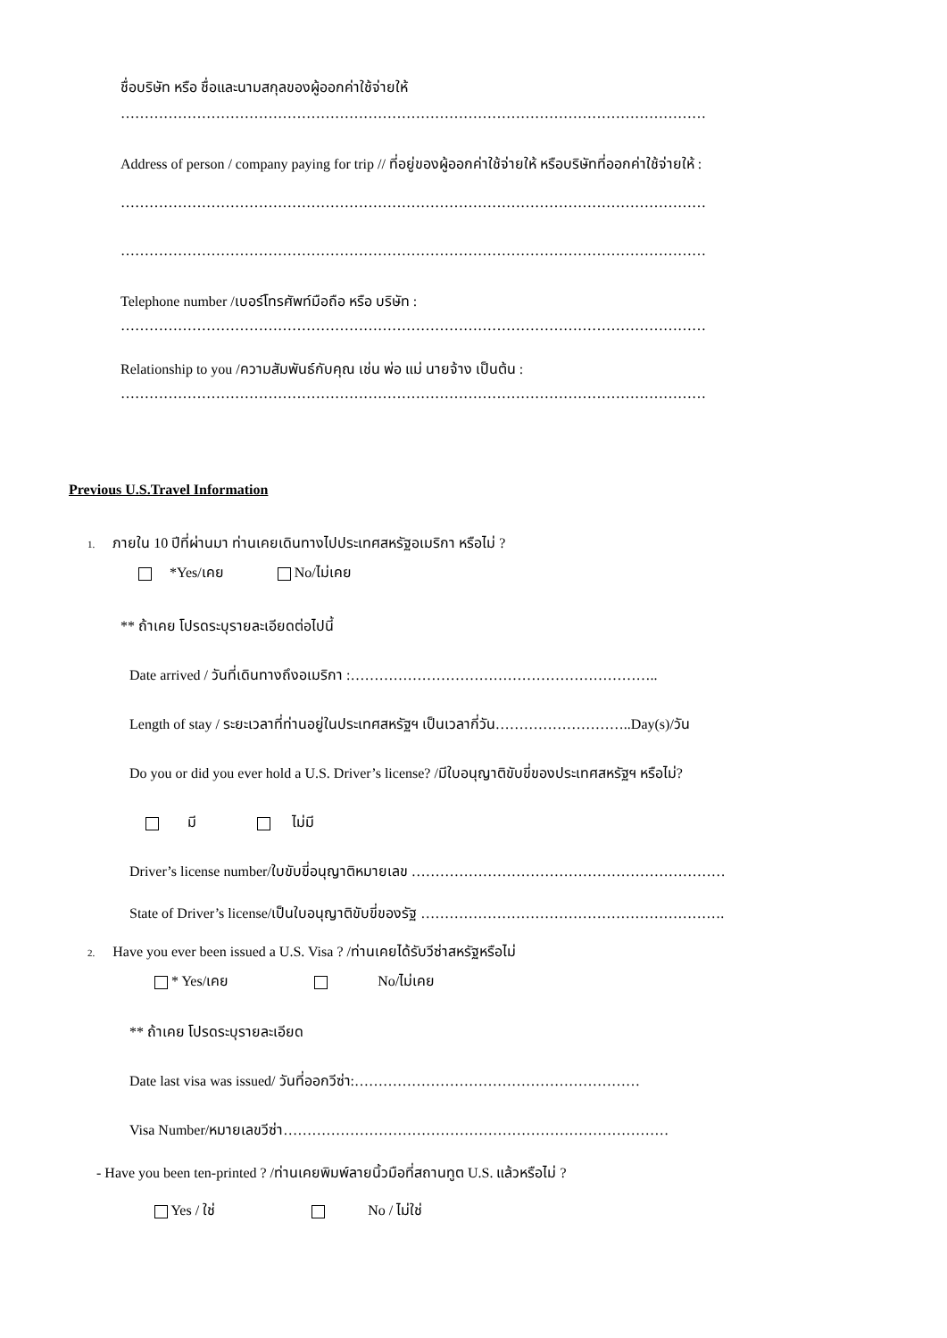ชื่อบริษัท หรือ ชื่อและนามสกุลของผู้ออกค่าใช้จ่ายให้
……………………………………………………………………………………………………………
Address of person / company paying for trip // ที่อยู่ของผู้ออกค่าใช้จ่ายให้ หรือบริษัทที่ออกค่าใช้จ่ายให้ :
……………………………………………………………………………………………………………
……………………………………………………………………………………………………………
Telephone number /เบอร์โทรศัพท์มือถือ หรือ บริษัท :
……………………………………………………………………………………………………………
Relationship to you /ความสัมพันธ์กับคุณ เช่น พ่อ แม่ นายจ้าง เป็นต้น :
……………………………………………………………………………………………………………
Previous U.S.Travel Information
1. ภายใน 10 ปีที่ผ่านมา ท่านเคยเดินทางไปประเทศสหรัฐอเมริกา หรือไม่ ?
*Yes/เคย No/ไม่เคย
** ถ้าเคย โปรดระบุรายละเอียดต่อไปนี้
Date arrived / วันที่เดินทางถึงอเมริกา :………………………………………………………..
Length of stay / ระยะเวลาที่ท่านอยู่ในประเทศสหรัฐฯ เป็นเวลากี่วัน………………………..Day(s)/วัน
Do you or did you ever hold a U.S. Driver’s license? /มีใบอนุญาติขับขี่ของประเทศสหรัฐฯ หรือไม่?
มี ไม่มี
Driver’s license number/ใบขับขี่อนุญาติหมายเลข …………………………………………………………
State of Driver’s license/เป็นใบอนุญาติขับขี่ของรัฐ ……………………………………………………….
2. Have you ever been issued a U.S. Visa ? /ท่านเคยได้รับวีซ่าสหรัฐหรือไม่
* Yes/เคย No/ไม่เคย
** ถ้าเคย โปรดระบุรายละเอียด
Date last visa was issued/ วันที่ออกวีซ่า:……………………………………………………
Visa Number/หมายเลขวีซ่า………………………………………………………………………
- Have you been ten-printed ? /ท่านเคยพิมพ์ลายนิ้วมือที่สถานทูต U.S. แล้วหรือไม่ ?
Yes / ใช่ No / ไม่ใช่